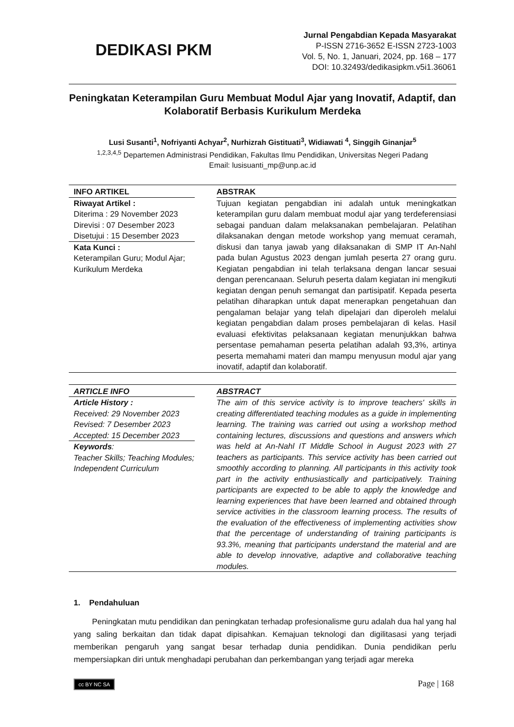DEDIKASI PKM
Jurnal Pengabdian Kepada Masyarakat
P-ISSN 2716-3652 E-ISSN 2723-1003
Vol. 5, No. 1, Januari, 2024, pp. 168 – 177
DOI: 10.32493/dedikasipkm.v5i1.36061
Peningkatan Keterampilan Guru Membuat Modul Ajar yang Inovatif, Adaptif, dan Kolaboratif Berbasis Kurikulum Merdeka
Lusi Susanti<sup>1</sup>, Nofriyanti Achyar<sup>2</sup>, Nurhizrah Gistituati<sup>3</sup>, Widiawati <sup>4</sup>, Singgih Ginanjar<sup>5</sup>
<sup>1,2,3,4,5</sup> Departemen Administrasi Pendidikan, Fakultas Ilmu Pendidikan, Universitas Negeri Padang
Email: lusisuanti_mp@unp.ac.id
INFO ARTIKEL
Riwayat Artikel :
Diterima : 29 November 2023
Direvisi : 07 Desember 2023
Disetujui : 15 Desember 2023
Kata Kunci :
Keterampilan Guru; Modul Ajar; Kurikulum Merdeka
ABSTRAK
Tujuan kegiatan pengabdian ini adalah untuk meningkatkan keterampilan guru dalam membuat modul ajar yang terdeferensiasi sebagai panduan dalam melaksanakan pembelajaran. Pelatihan dilaksanakan dengan metode workshop yang memuat ceramah, diskusi dan tanya jawab yang dilaksanakan di SMP IT An-Nahl pada bulan Agustus 2023 dengan jumlah peserta 27 orang guru. Kegiatan pengabdian ini telah terlaksana dengan lancar sesuai dengan perencanaan. Seluruh peserta dalam kegiatan ini mengikuti kegiatan dengan penuh semangat dan partisipatif. Kepada peserta pelatihan diharapkan untuk dapat menerapkan pengetahuan dan pengalaman belajar yang telah dipelajari dan diperoleh melalui kegiatan pengabdian dalam proses pembelajaran di kelas. Hasil evaluasi efektivitas pelaksanaan kegiatan menunjukkan bahwa persentase pemahaman peserta pelatihan adalah 93,3%, artinya peserta memahami materi dan mampu menyusun modul ajar yang inovatif, adaptif dan kolaboratif.
ARTICLE INFO
Article History :
Received: 29 November 2023
Revised: 7 Desember 2023
Accepted: 15 December 2023
Keywords:
Teacher Skills; Teaching Modules; Independent Curriculum
ABSTRACT
The aim of this service activity is to improve teachers' skills in creating differentiated teaching modules as a guide in implementing learning. The training was carried out using a workshop method containing lectures, discussions and questions and answers which was held at An-Nahl IT Middle School in August 2023 with 27 teachers as participants. This service activity has been carried out smoothly according to planning. All participants in this activity took part in the activity enthusiastically and participatively. Training participants are expected to be able to apply the knowledge and learning experiences that have been learned and obtained through service activities in the classroom learning process. The results of the evaluation of the effectiveness of implementing activities show that the percentage of understanding of training participants is 93.3%, meaning that participants understand the material and are able to develop innovative, adaptive and collaborative teaching modules.
1. Pendahuluan
Peningkatan mutu pendidikan dan peningkatan terhadap profesionalisme guru adalah dua hal yang hal yang saling berkaitan dan tidak dapat dipisahkan. Kemajuan teknologi dan digilitasasi yang terjadi memberikan pengaruh yang sangat besar terhadap dunia pendidikan. Dunia pendidikan perlu mempersiapkan diri untuk menghadapi perubahan dan perkembangan yang terjadi agar mereka
cc BY NC SA
Page | 168